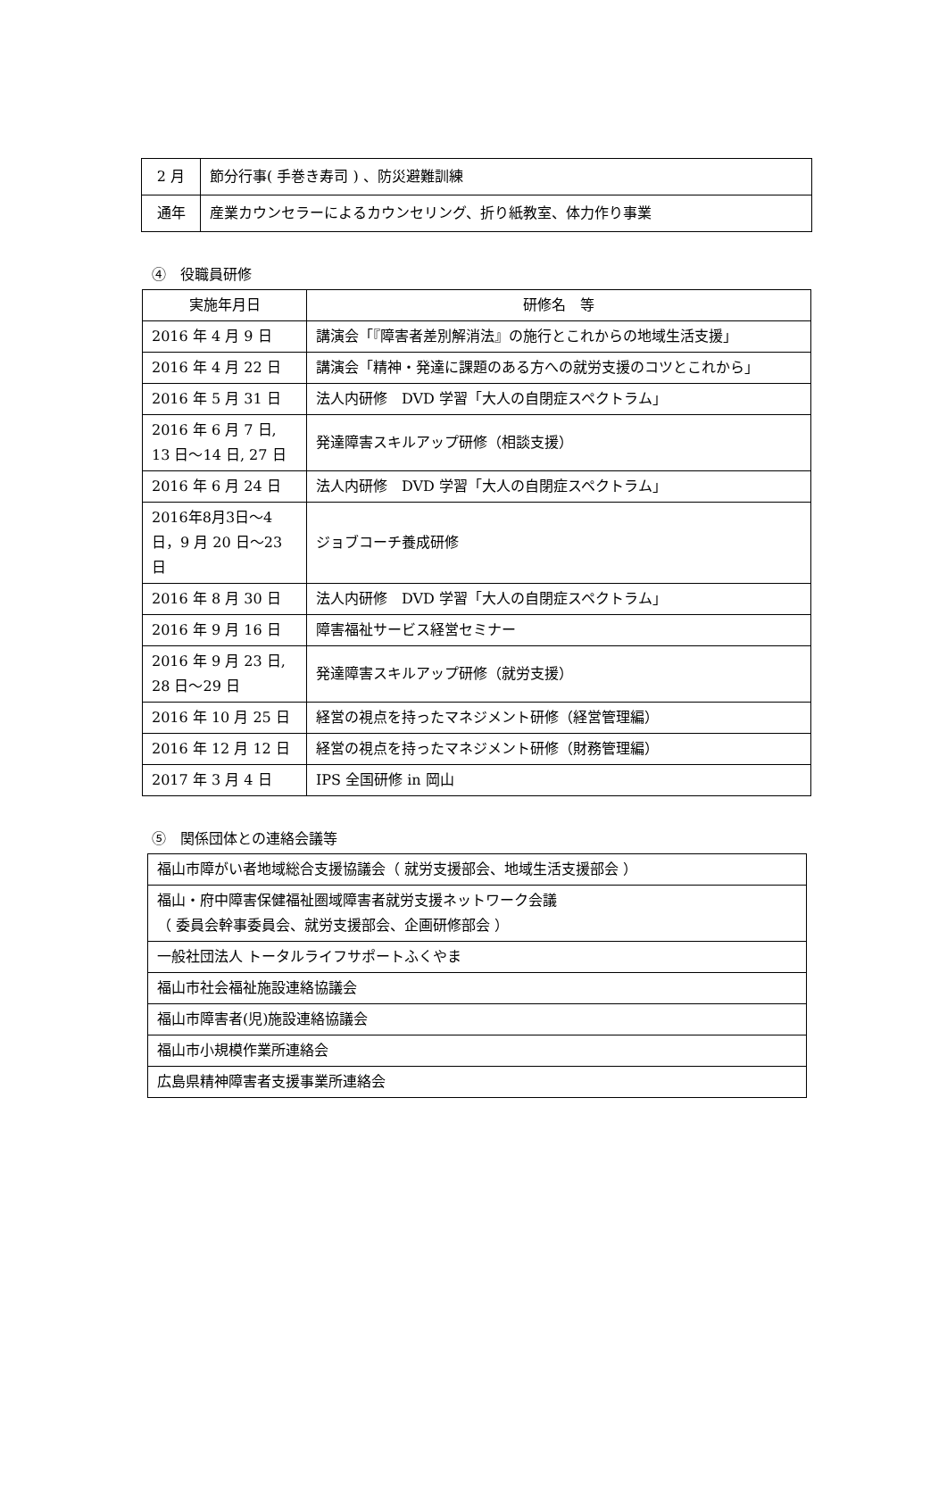| 2 月 | 節分行事( 手巻き寿司 ) 、防災避難訓練 |
| 通年 | 産業カウンセラーによるカウンセリング、折り紙教室、体力作り事業 |
④　役職員研修
| 実施年月日 | 研修名 等 |
| --- | --- |
| 2016 年 4 月 9 日 | 講演会「『障害者差別解消法』の施行とこれからの地域生活支援」 |
| 2016 年 4 月 22 日 | 講演会「精神・発達に課題のある方への就労支援のコツとこれから」 |
| 2016 年 5 月 31 日 | 法人内研修 DVD 学習「大人の自閉症スペクトラム」 |
| 2016 年 6 月 7 日, 13 日～14 日, 27 日 | 発達障害スキルアップ研修（相談支援） |
| 2016 年 6 月 24 日 | 法人内研修 DVD 学習「大人の自閉症スペクトラム」 |
| 2016年8月3日～4日，9 月 20 日～23 日 | ジョブコーチ養成研修 |
| 2016 年 8 月 30 日 | 法人内研修 DVD 学習「大人の自閉症スペクトラム」 |
| 2016 年 9 月 16 日 | 障害福祉サービス経営セミナー |
| 2016 年 9 月 23 日, 28 日～29 日 | 発達障害スキルアップ研修（就労支援） |
| 2016 年 10 月 25 日 | 経営の視点を持ったマネジメント研修（経営管理編） |
| 2016 年 12 月 12 日 | 経営の視点を持ったマネジメント研修（財務管理編） |
| 2017 年 3 月 4 日 | IPS 全国研修 in 岡山 |
⑤　関係団体との連絡会議等
| 福山市障がい者地域総合支援協議会（ 就労支援部会、地域生活支援部会 ） |
| 福山・府中障害保健福祉圏域障害者就労支援ネットワーク会議 （ 委員会幹事委員会、就労支援部会、企画研修部会 ） |
| 一般社団法人 トータルライフサポートふくやま |
| 福山市社会福祉施設連絡協議会 |
| 福山市障害者(児)施設連絡協議会 |
| 福山市小規模作業所連絡会 |
| 広島県精神障害者支援事業所連絡会 |